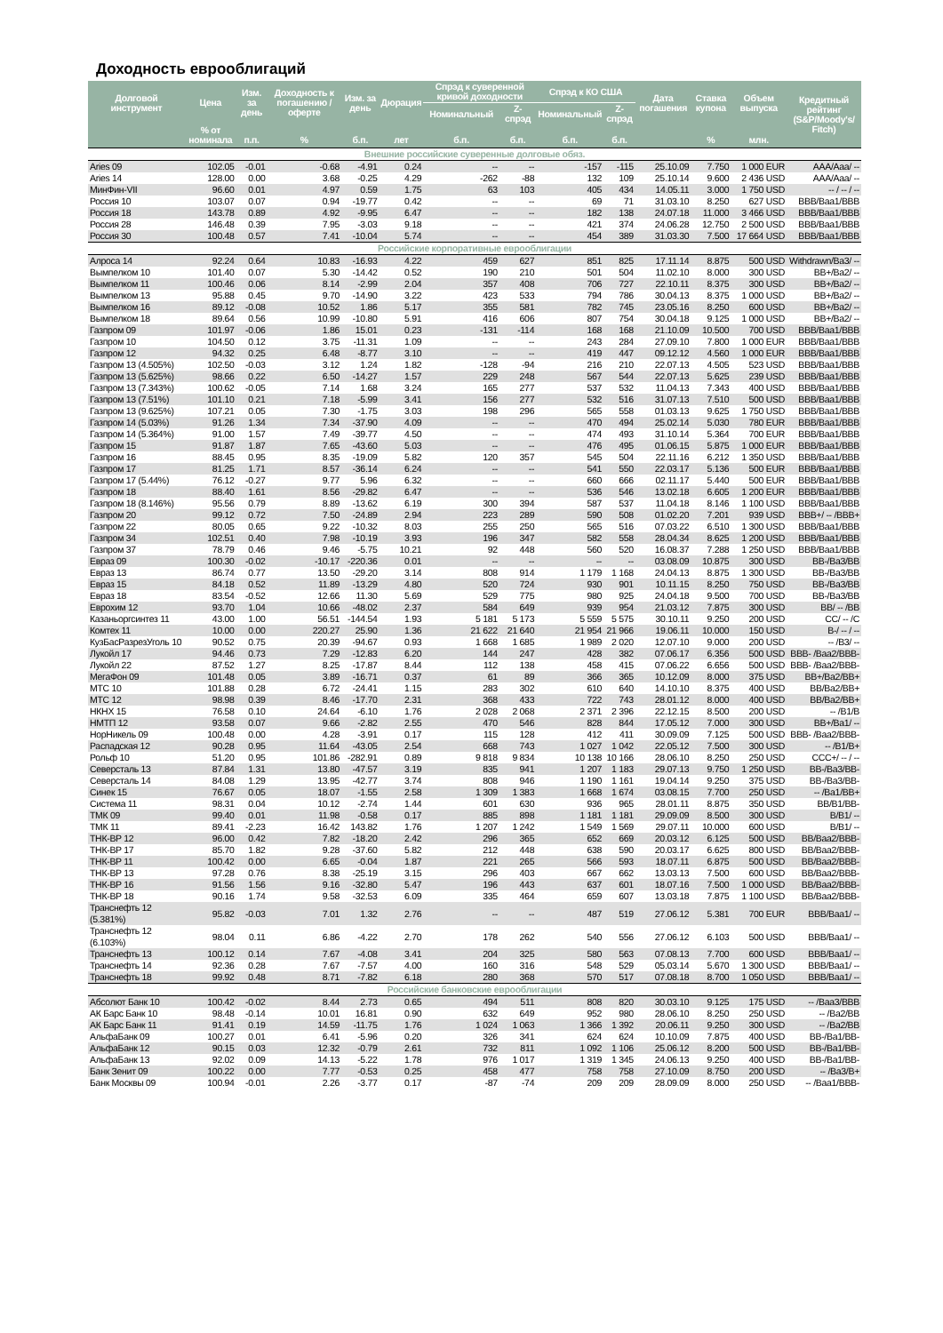Доходность еврооблигаций
| Долговой инструмент | Цена | Изм. за день | Доходность к погашению / оферте | Изм. за день | Дюрация | Спрэд к суверенной кривой доходности | | Спрэд к КО США | | Дата погашения | Ставка купона | Объем выпуска | Кредитный рейтинг (S&P/Moody's/ Fitch) |
| --- | --- | --- | --- | --- | --- | --- | --- | --- | --- | --- | --- | --- | --- |
| | | | | | | Номинальный | Z-спрэд | Номинальный | Z-спрэд | | | | |
| | % от номинала | п.п. | % | б.п. | лет | б.п. | б.п. | б.п. | б.п. | | % | млн. | |
| Внешние российские суверенные долговые обяз. | | | | | | | | | | | | | |
| Aries 09 | 102.05 | -0.01 | -0.68 | -4.91 | 0.24 | -- | -- | -157 | -115 | 25.10.09 | 7.750 | 1 000 EUR | AAA/Aaa/ -- |
| Aries 14 | 128.00 | 0.00 | 3.68 | -0.25 | 4.29 | -262 | -88 | 132 | 109 | 25.10.14 | 9.600 | 2 436 USD | AAA/Aaa/ -- |
| МинФин-VII | 96.60 | 0.01 | 4.97 | 0.59 | 1.75 | 63 | 103 | 405 | 434 | 14.05.11 | 3.000 | 1 750 USD | -- / -- / -- |
| Россия 10 | 103.07 | 0.07 | 0.94 | -19.77 | 0.42 | -- | -- | 69 | 71 | 31.03.10 | 8.250 | 627 USD | BBB/Baa1/BBB |
| Россия 18 | 143.78 | 0.89 | 4.92 | -9.95 | 6.47 | -- | -- | 182 | 138 | 24.07.18 | 11.000 | 3 466 USD | BBB/Baa1/BBB |
| Россия 28 | 146.48 | 0.39 | 7.95 | -3.03 | 9.18 | -- | -- | 421 | 374 | 24.06.28 | 12.750 | 2 500 USD | BBB/Baa1/BBB |
| Россия 30 | 100.48 | 0.57 | 7.41 | -10.04 | 5.74 | -- | -- | 454 | 389 | 31.03.30 | 7.500 | 17 664 USD | BBB/Baa1/BBB |
| Российские корпоративные еврооблигации | | | | | | | | | | | | | |
| Алроса 14 | 92.24 | 0.64 | 10.83 | -16.93 | 4.22 | 459 | 627 | 851 | 825 | 17.11.14 | 8.875 | 500 USD | Withdrawn/Ba3/ -- |
| Вымпелком 10 | 101.40 | 0.07 | 5.30 | -14.42 | 0.52 | 190 | 210 | 501 | 504 | 11.02.10 | 8.000 | 300 USD | BB+/Ba2/ -- |
| Вымпелком 11 | 100.46 | 0.06 | 8.14 | -2.99 | 2.04 | 357 | 408 | 706 | 727 | 22.10.11 | 8.375 | 300 USD | BB+/Ba2/ -- |
| Вымпелком 13 | 95.88 | 0.45 | 9.70 | -14.90 | 3.22 | 423 | 533 | 794 | 786 | 30.04.13 | 8.375 | 1 000 USD | BB+/Ba2/ -- |
| Вымпелком 16 | 89.12 | -0.08 | 10.52 | 1.86 | 5.17 | 355 | 581 | 782 | 745 | 23.05.16 | 8.250 | 600 USD | BB+/Ba2/ -- |
| Вымпелком 18 | 89.64 | 0.56 | 10.99 | -10.80 | 5.91 | 416 | 606 | 807 | 754 | 30.04.18 | 9.125 | 1 000 USD | BB+/Ba2/ -- |
| Газпром 09 | 101.97 | -0.06 | 1.86 | 15.01 | 0.23 | -131 | -114 | 168 | 168 | 21.10.09 | 10.500 | 700 USD | BBB/Baa1/BBB |
| Газпром 10 | 104.50 | 0.12 | 3.75 | -11.31 | 1.09 | -- | -- | 243 | 284 | 27.09.10 | 7.800 | 1 000 EUR | BBB/Baa1/BBB |
| Газпром 12 | 94.32 | 0.25 | 6.48 | -8.77 | 3.10 | -- | -- | 419 | 447 | 09.12.12 | 4.560 | 1 000 EUR | BBB/Baa1/BBB |
| Газпром 13 (4.505%) | 102.50 | -0.03 | 3.12 | 1.24 | 1.82 | -128 | -94 | 216 | 210 | 22.07.13 | 4.505 | 523 USD | BBB/Baa1/BBB |
| Газпром 13 (5.625%) | 98.66 | 0.22 | 6.50 | -14.27 | 1.57 | 229 | 248 | 567 | 544 | 22.07.13 | 5.625 | 239 USD | BBB/Baa1/BBB |
| Газпром 13 (7.343%) | 100.62 | -0.05 | 7.14 | 1.68 | 3.24 | 165 | 277 | 537 | 532 | 11.04.13 | 7.343 | 400 USD | BBB/Baa1/BBB |
| Газпром 13 (7.51%) | 101.10 | 0.21 | 7.18 | -5.99 | 3.41 | 156 | 277 | 532 | 516 | 31.07.13 | 7.510 | 500 USD | BBB/Baa1/BBB |
| Газпром 13 (9.625%) | 107.21 | 0.05 | 7.30 | -1.75 | 3.03 | 198 | 296 | 565 | 558 | 01.03.13 | 9.625 | 1 750 USD | BBB/Baa1/BBB |
| Газпром 14 (5.03%) | 91.26 | 1.34 | 7.34 | -37.90 | 4.09 | -- | -- | 470 | 494 | 25.02.14 | 5.030 | 780 EUR | BBB/Baa1/BBB |
| Газпром 14 (5.364%) | 91.00 | 1.57 | 7.49 | -39.77 | 4.50 | -- | -- | 474 | 493 | 31.10.14 | 5.364 | 700 EUR | BBB/Baa1/BBB |
| Газпром 15 | 91.87 | 1.87 | 7.65 | -43.60 | 5.03 | -- | -- | 476 | 495 | 01.06.15 | 5.875 | 1 000 EUR | BBB/Baa1/BBB |
| Газпром 16 | 88.45 | 0.95 | 8.35 | -19.09 | 5.82 | 120 | 357 | 545 | 504 | 22.11.16 | 6.212 | 1 350 USD | BBB/Baa1/BBB |
| Газпром 17 | 81.25 | 1.71 | 8.57 | -36.14 | 6.24 | -- | -- | 541 | 550 | 22.03.17 | 5.136 | 500 EUR | BBB/Baa1/BBB |
| Газпром 17 (5.44%) | 76.12 | -0.27 | 9.77 | 5.96 | 6.32 | -- | -- | 660 | 666 | 02.11.17 | 5.440 | 500 EUR | BBB/Baa1/BBB |
| Газпром 18 | 88.40 | 1.61 | 8.56 | -29.82 | 6.47 | -- | -- | 536 | 546 | 13.02.18 | 6.605 | 1 200 EUR | BBB/Baa1/BBB |
| Газпром 18 (8.146%) | 95.56 | 0.79 | 8.89 | -13.62 | 6.19 | 300 | 394 | 587 | 537 | 11.04.18 | 8.146 | 1 100 USD | BBB/Baa1/BBB |
| Газпром 20 | 99.12 | 0.72 | 7.50 | -24.89 | 2.94 | 223 | 289 | 590 | 508 | 01.02.20 | 7.201 | 939 USD | BBB+/ -- /BBB+ |
| Газпром 22 | 80.05 | 0.65 | 9.22 | -10.32 | 8.03 | 255 | 250 | 565 | 516 | 07.03.22 | 6.510 | 1 300 USD | BBB/Baa1/BBB |
| Газпром 34 | 102.51 | 0.40 | 7.98 | -10.19 | 3.93 | 196 | 347 | 582 | 558 | 28.04.34 | 8.625 | 1 200 USD | BBB/Baa1/BBB |
| Газпром 37 | 78.79 | 0.46 | 9.46 | -5.75 | 10.21 | 92 | 448 | 560 | 520 | 16.08.37 | 7.288 | 1 250 USD | BBB/Baa1/BBB |
| Евраз 09 | 100.30 | -0.02 | -10.17 | -220.36 | 0.01 | -- | -- | -- | -- | 03.08.09 | 10.875 | 300 USD | BB-/Ba3/BB |
| Евраз 13 | 86.74 | 0.77 | 13.50 | -29.20 | 3.14 | 808 | 914 | 1 179 | 1 168 | 24.04.13 | 8.875 | 1 300 USD | BB-/Ba3/BB |
| Евраз 15 | 84.18 | 0.52 | 11.89 | -13.29 | 4.80 | 520 | 724 | 930 | 901 | 10.11.15 | 8.250 | 750 USD | BB-/Ba3/BB |
| Евраз 18 | 83.54 | -0.52 | 12.66 | 11.30 | 5.69 | 529 | 775 | 980 | 925 | 24.04.18 | 9.500 | 700 USD | BB-/Ba3/BB |
| Еврохим 12 | 93.70 | 1.04 | 10.66 | -48.02 | 2.37 | 584 | 649 | 939 | 954 | 21.03.12 | 7.875 | 300 USD | BB/ -- /BB |
| Казаньоргсинтез 11 | 43.00 | 1.00 | 56.51 | -144.54 | 1.93 | 5 181 | 5 173 | 5 559 | 5 575 | 30.10.11 | 9.250 | 200 USD | CC/ -- /C |
| Комтех 11 | 10.00 | 0.00 | 220.27 | 25.90 | 1.36 | 21 622 | 21 640 | 21 954 | 21 966 | 19.06.11 | 10.000 | 150 USD | B-/ -- / -- |
| КузБасРазрезУголь 10 | 90.52 | 0.75 | 20.39 | -94.67 | 0.93 | 1 668 | 1 685 | 1 989 | 2 020 | 12.07.10 | 9.000 | 200 USD | -- /B3/ -- |
| Лукойл 17 | 94.46 | 0.73 | 7.29 | -12.83 | 6.20 | 144 | 247 | 428 | 382 | 07.06.17 | 6.356 | 500 USD | BBB- /Baa2/BBB- |
| Лукойл 22 | 87.52 | 1.27 | 8.25 | -17.87 | 8.44 | 112 | 138 | 458 | 415 | 07.06.22 | 6.656 | 500 USD | BBB- /Baa2/BBB- |
| МегаФон 09 | 101.48 | 0.05 | 3.89 | -16.71 | 0.37 | 61 | 89 | 366 | 365 | 10.12.09 | 8.000 | 375 USD | BB+/Ba2/BB+ |
| МТС 10 | 101.88 | 0.28 | 6.72 | -24.41 | 1.15 | 283 | 302 | 610 | 640 | 14.10.10 | 8.375 | 400 USD | BB/Ba2/BB+ |
| МТС 12 | 98.98 | 0.39 | 8.46 | -17.70 | 2.31 | 368 | 433 | 722 | 743 | 28.01.12 | 8.000 | 400 USD | BB/Ba2/BB+ |
| НКНХ 15 | 76.58 | 0.10 | 24.64 | -6.10 | 1.76 | 2 028 | 2 068 | 2 371 | 2 396 | 22.12.15 | 8.500 | 200 USD | -- /B1/B |
| НМТП 12 | 93.58 | 0.07 | 9.66 | -2.82 | 2.55 | 470 | 546 | 828 | 844 | 17.05.12 | 7.000 | 300 USD | BB+/Ba1/ -- |
| НорНикель 09 | 100.48 | 0.00 | 4.28 | -3.91 | 0.17 | 115 | 128 | 412 | 411 | 30.09.09 | 7.125 | 500 USD | BBB- /Baa2/BBB- |
| Распадская 12 | 90.28 | 0.95 | 11.64 | -43.05 | 2.54 | 668 | 743 | 1 027 | 1 042 | 22.05.12 | 7.500 | 300 USD | -- /B1/B+ |
| Рольф 10 | 51.20 | 0.95 | 101.86 | -282.91 | 0.89 | 9 818 | 9 834 | 10 138 | 10 166 | 28.06.10 | 8.250 | 250 USD | CCC+/ -- / -- |
| Северсталь 13 | 87.84 | 1.31 | 13.80 | -47.57 | 3.19 | 835 | 941 | 1 207 | 1 183 | 29.07.13 | 9.750 | 1 250 USD | BB-/Ba3/BB- |
| Северсталь 14 | 84.08 | 1.29 | 13.95 | -42.77 | 3.74 | 808 | 946 | 1 190 | 1 161 | 19.04.14 | 9.250 | 375 USD | BB-/Ba3/BB- |
| Синек 15 | 76.67 | 0.05 | 18.07 | -1.55 | 2.58 | 1 309 | 1 383 | 1 668 | 1 674 | 03.08.15 | 7.700 | 250 USD | -- /Ba1/BB+ |
| Система 11 | 98.31 | 0.04 | 10.12 | -2.74 | 1.44 | 601 | 630 | 936 | 965 | 28.01.11 | 8.875 | 350 USD | BB/B1/BB- |
| ТМК 09 | 99.40 | 0.01 | 11.98 | -0.58 | 0.17 | 885 | 898 | 1 181 | 1 181 | 29.09.09 | 8.500 | 300 USD | B/B1/ -- |
| ТМК 11 | 89.41 | -2.23 | 16.42 | 143.82 | 1.76 | 1 207 | 1 242 | 1 549 | 1 569 | 29.07.11 | 10.000 | 600 USD | B/B1/ -- |
| ТНК-BP 12 | 96.00 | 0.42 | 7.82 | -18.20 | 2.42 | 296 | 365 | 652 | 669 | 20.03.12 | 6.125 | 500 USD | BB/Baa2/BBB- |
| ТНК-BP 17 | 85.70 | 1.82 | 9.28 | -37.60 | 5.82 | 212 | 448 | 638 | 590 | 20.03.17 | 6.625 | 800 USD | BB/Baa2/BBB- |
| ТНК-BP 11 | 100.42 | 0.00 | 6.65 | -0.04 | 1.87 | 221 | 265 | 566 | 593 | 18.07.11 | 6.875 | 500 USD | BB/Baa2/BBB- |
| ТНК-BP 13 | 97.28 | 0.76 | 8.38 | -25.19 | 3.15 | 296 | 403 | 667 | 662 | 13.03.13 | 7.500 | 600 USD | BB/Baa2/BBB- |
| ТНК-BP 16 | 91.56 | 1.56 | 9.16 | -32.80 | 5.47 | 196 | 443 | 637 | 601 | 18.07.16 | 7.500 | 1 000 USD | BB/Baa2/BBB- |
| ТНК-BP 18 | 90.16 | 1.74 | 9.58 | -32.53 | 6.09 | 335 | 464 | 659 | 607 | 13.03.18 | 7.875 | 1 100 USD | BB/Baa2/BBB- |
| Транснефть 12 (5.381%) | 95.82 | -0.03 | 7.01 | 1.32 | 2.76 | -- | -- | 487 | 519 | 27.06.12 | 5.381 | 700 EUR | BBB/Baa1/ -- |
| Транснефть 12 (6.103%) | 98.04 | 0.11 | 6.86 | -4.22 | 2.70 | 178 | 262 | 540 | 556 | 27.06.12 | 6.103 | 500 USD | BBB/Baa1/ -- |
| Транснефть 13 | 100.12 | 0.14 | 7.67 | -4.08 | 3.41 | 204 | 325 | 580 | 563 | 07.08.13 | 7.700 | 600 USD | BBB/Baa1/ -- |
| Транснефть 14 | 92.36 | 0.28 | 7.67 | -7.57 | 4.00 | 160 | 316 | 548 | 529 | 05.03.14 | 5.670 | 1 300 USD | BBB/Baa1/ -- |
| Транснефть 18 | 99.92 | 0.48 | 8.71 | -7.82 | 6.18 | 280 | 368 | 570 | 517 | 07.08.18 | 8.700 | 1 050 USD | BBB/Baa1/ -- |
| Российские банковские еврооблигации | | | | | | | | | | | | | |
| Абсолют Банк 10 | 100.42 | -0.02 | 8.44 | 2.73 | 0.65 | 494 | 511 | 808 | 820 | 30.03.10 | 9.125 | 175 USD | -- /Baa3/BBB |
| АК Барс Банк 10 | 98.48 | -0.14 | 10.01 | 16.81 | 0.90 | 632 | 649 | 952 | 980 | 28.06.10 | 8.250 | 250 USD | -- /Ba2/BB |
| АК Барс Банк 11 | 91.41 | 0.19 | 14.59 | -11.75 | 1.76 | 1 024 | 1 063 | 1 366 | 1 392 | 20.06.11 | 9.250 | 300 USD | -- /Ba2/BB |
| АльфаБанк 09 | 100.27 | 0.01 | 6.41 | -5.96 | 0.20 | 326 | 341 | 624 | 624 | 10.10.09 | 7.875 | 400 USD | BB-/Ba1/BB- |
| АльфаБанк 12 | 90.15 | 0.03 | 12.32 | -0.79 | 2.61 | 732 | 811 | 1 092 | 1 106 | 25.06.12 | 8.200 | 500 USD | BB-/Ba1/BB- |
| АльфаБанк 13 | 92.02 | 0.09 | 14.13 | -5.22 | 1.78 | 976 | 1 017 | 1 319 | 1 345 | 24.06.13 | 9.250 | 400 USD | BB-/Ba1/BB- |
| Банк Зенит 09 | 100.22 | 0.00 | 7.77 | -0.53 | 0.25 | 458 | 477 | 758 | 758 | 27.10.09 | 8.750 | 200 USD | -- /Ba3/B+ |
| Банк Москвы 09 | 100.94 | -0.01 | 2.26 | -3.77 | 0.17 | -87 | -74 | 209 | 209 | 28.09.09 | 8.000 | 250 USD | -- /Baa1/BBB- |